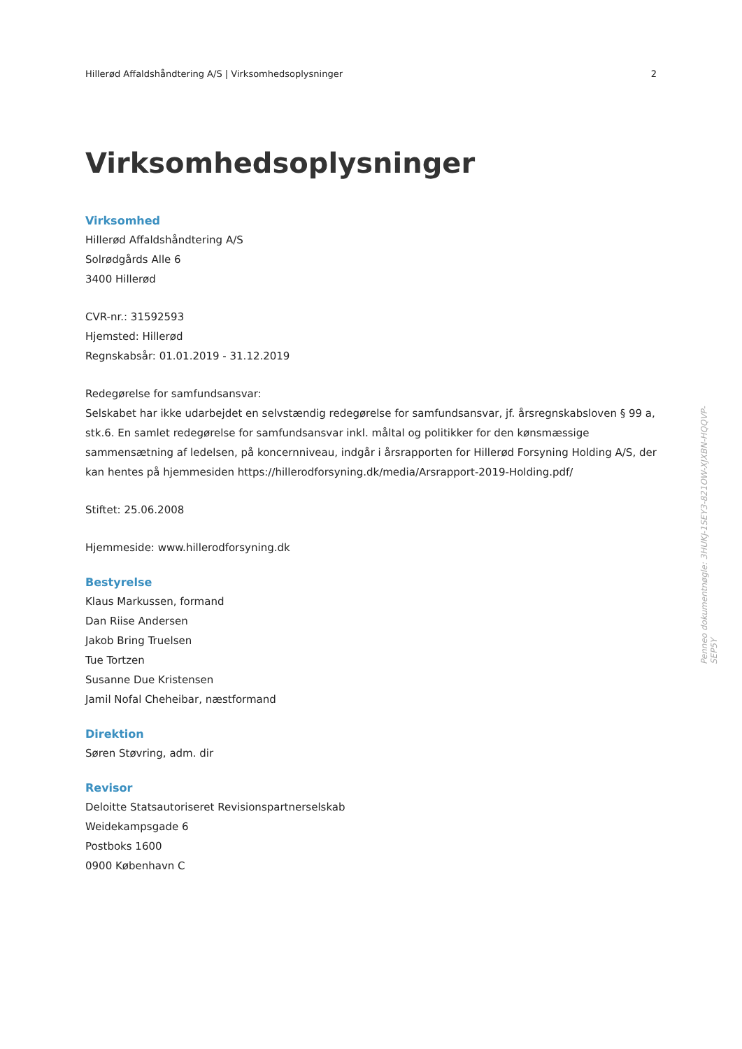Hillerød Affaldshåndtering A/S | Virksomhedsoplysninger 2
Virksomhedsoplysninger
Virksomhed
Hillerød Affaldshåndtering A/S
Solrødgårds Alle 6
3400 Hillerød
CVR-nr.: 31592593
Hjemsted: Hillerød
Regnskabsår: 01.01.2019 - 31.12.2019
Redegørelse for samfundsansvar:
Selskabet har ikke udarbejdet en selvstændig redegørelse for samfundsansvar, jf. årsregnskabsloven § 99 a, stk.6. En samlet redegørelse for samfundsansvar inkl. måltal og politikker for den kønsmæssige sammensætning af ledelsen, på koncernniveau, indgår i årsrapporten for Hillerød Forsyning Holding A/S, der kan hentes på hjemmesiden https://hillerodforsyning.dk/media/Arsrapport-2019-Holding.pdf/
Stiftet: 25.06.2008
Hjemmeside: www.hillerodforsyning.dk
Bestyrelse
Klaus Markussen, formand
Dan Riise Andersen
Jakob Bring Truelsen
Tue Tortzen
Susanne Due Kristensen
Jamil Nofal Cheheibar, næstformand
Direktion
Søren Støvring, adm. dir
Revisor
Deloitte Statsautoriseret Revisionspartnerselskab
Weidekampsgade 6
Postboks 1600
0900 København C
Penneo dokumentnøgle: 3HUKJ-1SEY3-821OW-XJXBN-HQQVP-SEP5Y